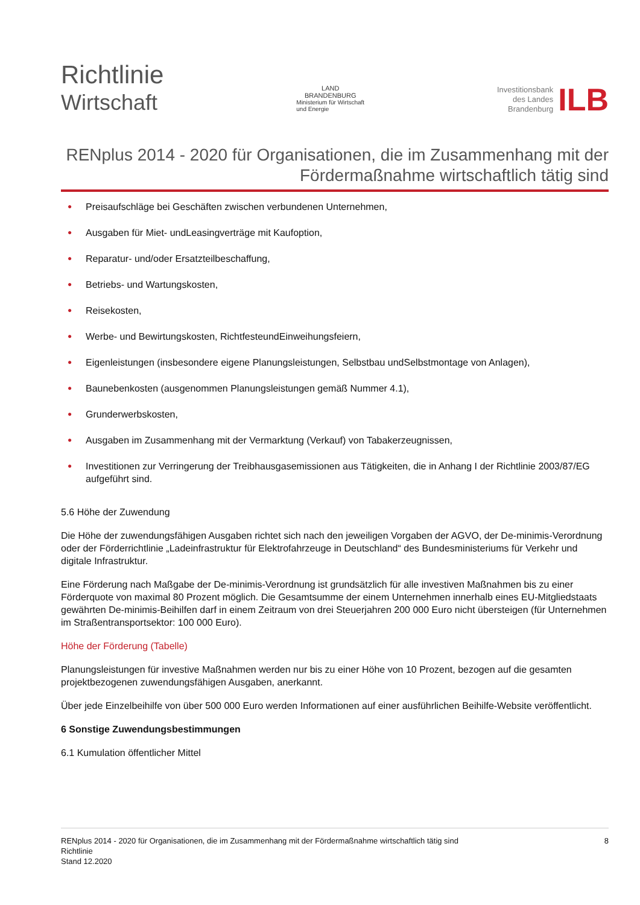Richtlinie
Wirtschaft
LAND
BRANDENBURG
Ministerium für Wirtschaft
und Energie
Investitionsbank
des Landes
Brandenburg
ILB
RENplus 2014 - 2020 für Organisationen, die im Zusammenhang mit der Fördermaßnahme wirtschaftlich tätig sind
● Preisaufschläge bei Geschäften zwischen verbundenen Unternehmen,
● Ausgaben für Miet- undLeasingverträge mit Kaufoption,
● Reparatur- und/oder Ersatzteilbeschaffung,
● Betriebs- und Wartungskosten,
● Reisekosten,
● Werbe- und Bewirtungskosten, RichtfesteundEinweihungsfeiern,
● Eigenleistungen (insbesondere eigene Planungsleistungen, Selbstbau undSelbstmontage von Anlagen),
● Baunebenkosten (ausgenommen Planungsleistungen gemäß Nummer 4.1),
● Grunderwerbskosten,
● Ausgaben im Zusammenhang mit der Vermarktung (Verkauf) von Tabakerzeugnissen,
● Investitionen zur Verringerung der Treibhausgasemissionen aus Tätigkeiten, die in Anhang I der Richtlinie 2003/87/EG aufgeführt sind.
5.6 Höhe der Zuwendung
Die Höhe der zuwendungsfähigen Ausgaben richtet sich nach den jeweiligen Vorgaben der AGVO, der De-minimis-Verordnung oder der Förderrichtlinie „Ladeinfrastruktur für Elektrofahrzeuge in Deutschland“ des Bundesministeriums für Verkehr und digitale Infrastruktur.
Eine Förderung nach Maßgabe der De-minimis-Verordnung ist grundsätzlich für alle investiven Maßnahmen bis zu einer Förderquote von maximal 80 Prozent möglich. Die Gesamtsumme der einem Unternehmen innerhalb eines EU-Mitgliedstaats gewährten De-minimis-Beihilfen darf in einem Zeitraum von drei Steuerjahren 200 000 Euro nicht übersteigen (für Unternehmen im Straßentransportsektor: 100 000 Euro).
Höhe der Förderung (Tabelle)
Planungsleistungen für investive Maßnahmen werden nur bis zu einer Höhe von 10 Prozent, bezogen auf die gesamten projektbezogenen zuwendungsfähigen Ausgaben, anerkannt.
Über jede Einzelbeihilfe von über 500 000 Euro werden Informationen auf einer ausführlichen Beihilfe-Website veröffentlicht.
6 Sonstige Zuwendungsbestimmungen
6.1 Kumulation öffentlicher Mittel
RENplus 2014 - 2020 für Organisationen, die im Zusammenhang mit der Fördermaßnahme wirtschaftlich tätig sind
Richtlinie
Stand 12.2020
8